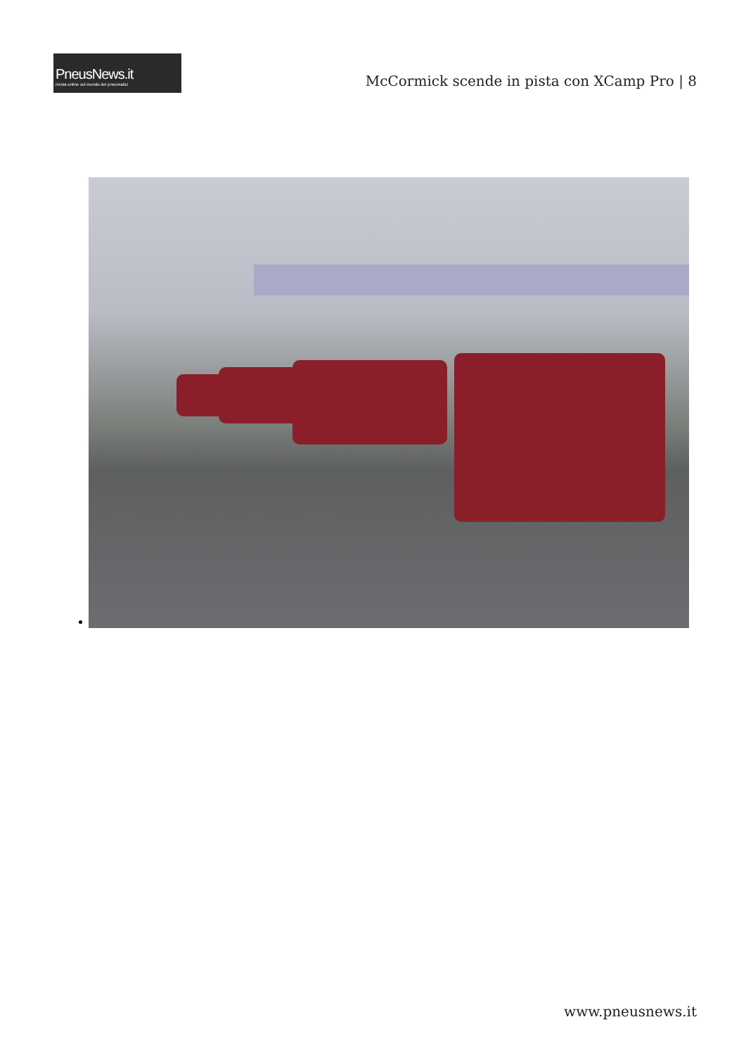PneusNews.it
rivista online sul mondo dei pneumatici
McCormick scende in pista con XCamp Pro | 8
www.pneusnews.it